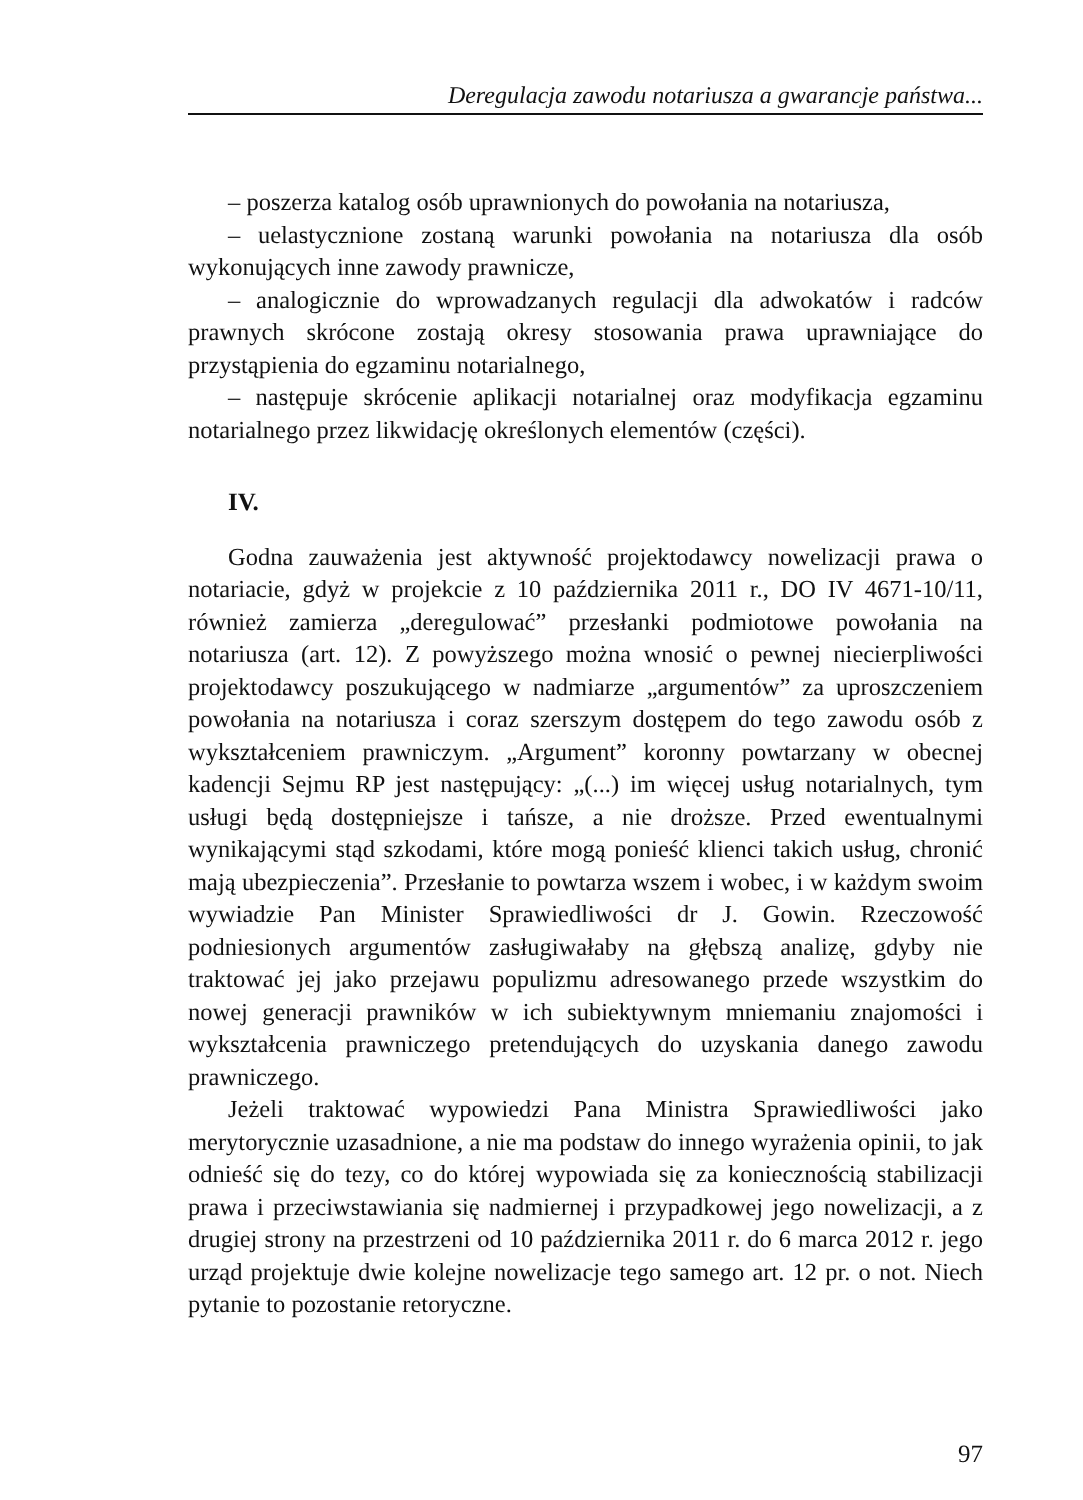Deregulacja zawodu notariusza a gwarancje państwa...
– poszerza katalog osób uprawnionych do powołania na notariusza,
– uelastycznione zostaną warunki powołania na notariusza dla osób wykonujących inne zawody prawnicze,
– analogicznie do wprowadzanych regulacji dla adwokatów i radców prawnych skrócone zostają okresy stosowania prawa uprawniające do przystąpienia do egzaminu notarialnego,
– następuje skrócenie aplikacji notarialnej oraz modyfikacja egzaminu notarialnego przez likwidację określonych elementów (części).
IV.
Godna zauważenia jest aktywność projektodawcy nowelizacji prawa o notariacie, gdyż w projekcie z 10 października 2011 r., DO IV 4671-10/11, również zamierza „deregulować” przesłanki podmiotowe powołania na notariusza (art. 12). Z powyższego można wnosić o pewnej niecierpliwości projektodawcy poszukującego w nadmiarze „argumentów” za uproszczeniem powołania na notariusza i coraz szerszym dostępem do tego zawodu osób z wykształceniem prawniczym. „Argument” koronny powtarzany w obecnej kadencji Sejmu RP jest następujący: „(...) im więcej usług notarialnych, tym usługi będą dostępniejsze i tańsze, a nie droższe. Przed ewentualnymi wynikającymi stąd szkodami, które mogą ponieść klienci takich usług, chronić mają ubezpieczenia”. Przesłanie to powtarza wszem i wobec, i w każdym swoim wywiadzie Pan Minister Sprawiedliwości dr J. Gowin. Rzeczowość podniesionych argumentów zasługiwałaby na głębszą analizę, gdyby nie traktować jej jako przejawu populizmu adresowanego przede wszystkim do nowej generacji prawników w ich subiektywnym mniemaniu znajomości i wykształcenia prawniczego pretendujących do uzyskania danego zawodu prawniczego.
Jeżeli traktować wypowiedzi Pana Ministra Sprawiedliwości jako merytorycznie uzasadnione, a nie ma podstaw do innego wyrażenia opinii, to jak odnieść się do tezy, co do której wypowiada się za koniecznością stabilizacji prawa i przeciwstawiania się nadmiernej i przypadkowej jego nowelizacji, a z drugiej strony na przestrzeni od 10 października 2011 r. do 6 marca 2012 r. jego urząd projektuje dwie kolejne nowelizacje tego samego art. 12 pr. o not. Niech pytanie to pozostanie retoryczne.
97